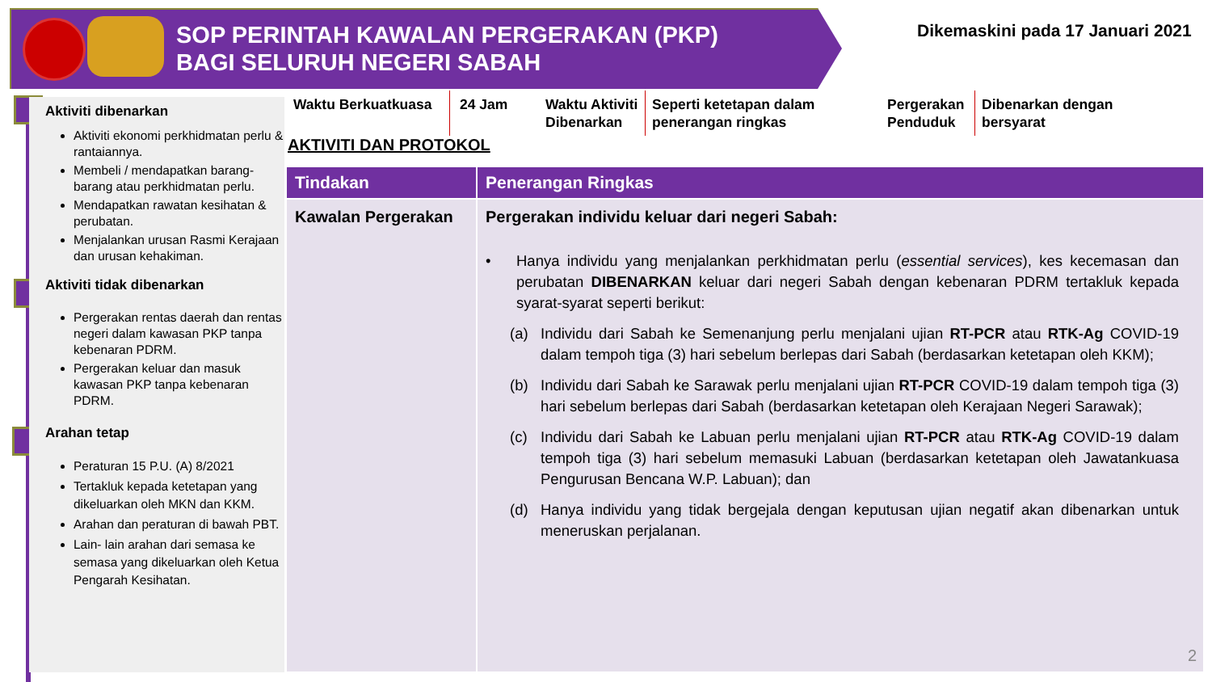SOP PERINTAH KAWALAN PERGERAKAN (PKP)
BAGI SELURUH NEGERI SABAH
Dikemaskini pada 17 Januari 2021
Aktiviti dibenarkan
Aktiviti ekonomi perkhidmatan perlu & rantaiannya.
Membeli / mendapatkan barang-barang atau perkhidmatan perlu.
Mendapatkan rawatan kesihatan & perubatan.
Menjalankan urusan Rasmi Kerajaan dan urusan kehakiman.
Aktiviti tidak dibenarkan
Pergerakan rentas daerah dan rentas negeri dalam kawasan PKP tanpa kebenaran PDRM.
Pergerakan keluar dan masuk kawasan PKP tanpa kebenaran PDRM.
Arahan tetap
Peraturan 15 P.U. (A) 8/2021
Tertakluk kepada ketetapan yang dikeluarkan oleh MKN dan KKM.
Arahan dan peraturan di bawah PBT.
Lain- lain arahan dari semasa ke semasa yang dikeluarkan oleh Ketua Pengarah Kesihatan.
Waktu Berkuatkuasa
24 Jam Waktu Aktiviti Dibenarkan
Seperti ketetapan dalam penerangan ringkas
Pergerakan Penduduk
Dibenarkan dengan bersyarat
AKTIVITI DAN PROTOKOL
| Tindakan | Penerangan Ringkas |
| --- | --- |
| Kawalan Pergerakan | Pergerakan individu keluar dari negeri Sabah: • Hanya individu yang menjalankan perkhidmatan perlu ( essential services ), kes kecemasan dan perubatan DIBENARKAN keluar dari negeri Sabah dengan kebenaran PDRM tertakluk kepada syarat-syarat seperti berikut: (a) Individu dari Sabah ke Semenanjung perlu menjalani ujian RT-PCR atau RTK-Ag COVID-19 dalam tempoh tiga (3) hari sebelum berlepas dari Sabah (berdasarkan ketetapan oleh KKM); (b) Individu dari Sabah ke Sarawak perlu menjalani ujian RT-PCR COVID-19 dalam tempoh tiga (3) hari sebelum berlepas dari Sabah (berdasarkan ketetapan oleh Kerajaan Negeri Sarawak); (c) Individu dari Sabah ke Labuan perlu menjalani ujian RT-PCR atau RTK-Ag COVID-19 dalam tempoh tiga (3) hari sebelum memasuki Labuan (berdasarkan ketetapan oleh Jawatankuasa Pengurusan Bencana W.P. Labuan); dan (d) Hanya individu yang tidak bergejala dengan keputusan ujian negatif akan dibenarkan untuk meneruskan perjalanan. |
2